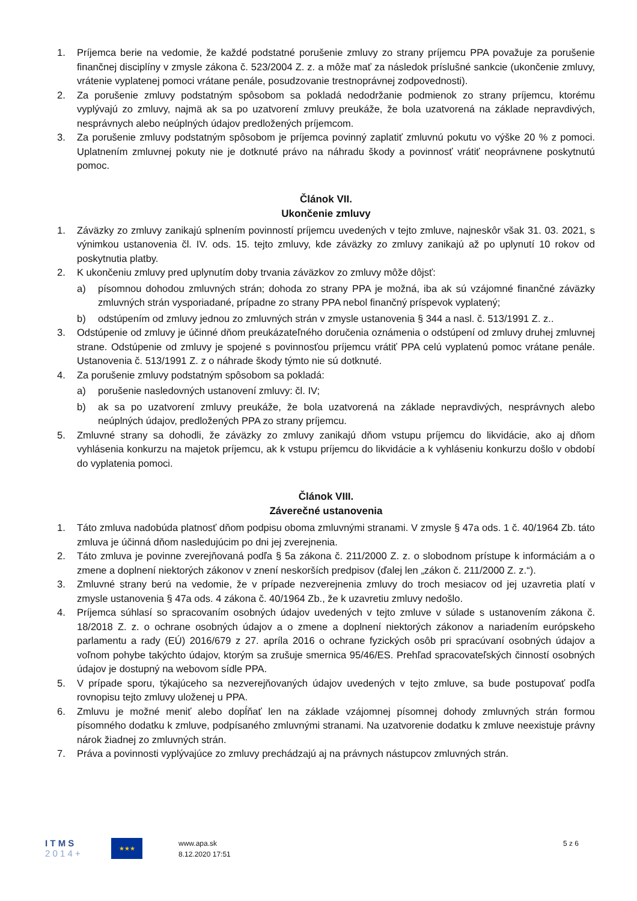1. Príjemca berie na vedomie, že každé podstatné porušenie zmluvy zo strany príjemcu PPA považuje za porušenie finančnej disciplíny v zmysle zákona č. 523/2004 Z. z. a môže mať za následok príslušné sankcie (ukončenie zmluvy, vrátenie vyplatenej pomoci vrátane penále, posudzovanie trestnoprávnej zodpovednosti).
2. Za porušenie zmluvy podstatným spôsobom sa pokladá nedodržanie podmienok zo strany príjemcu, ktorému vyplývajú zo zmluvy, najmä ak sa po uzatvorení zmluvy preukáže, že bola uzatvorená na základe nepravdivých, nesprávnych alebo neúplných údajov predložených príjemcom.
3. Za porušenie zmluvy podstatným spôsobom je príjemca povinný zaplatiť zmluvnú pokutu vo výške 20 % z pomoci. Uplatnením zmluvnej pokuty nie je dotknuté právo na náhradu škody a povinnosť vrátiť neoprávnene poskytnutú pomoc.
Článok VII.
Ukončenie zmluvy
1. Záväzky zo zmluvy zanikajú splnením povinností príjemcu uvedených v tejto zmluve, najneskôr však 31. 03. 2021, s výnimkou ustanovenia čl. IV. ods. 15. tejto zmluvy, kde záväzky zo zmluvy zanikajú až po uplynutí 10 rokov od poskytnutia platby.
2. K ukončeniu zmluvy pred uplynutím doby trvania záväzkov zo zmluvy môže dôjsť:
a) písomnou dohodou zmluvných strán; dohoda zo strany PPA je možná, iba ak sú vzájomné finančné záväzky zmluvných strán vysporiadané, prípadne zo strany PPA nebol finančný príspevok vyplatený;
b) odstúpením od zmluvy jednou zo zmluvných strán v zmysle ustanovenia § 344 a nasl. č. 513/1991 Z. z..
3. Odstúpenie od zmluvy je účinné dňom preukázateľného doručenia oznámenia o odstúpení od zmluvy druhej zmluvnej strane. Odstúpenie od zmluvy je spojené s povinnosťou príjemcu vrátiť PPA celú vyplatenú pomoc vrátane penále. Ustanovenia č. 513/1991 Z. z o náhrade škody týmto nie sú dotknuté.
4. Za porušenie zmluvy podstatným spôsobom sa pokladá:
a) porušenie nasledovných ustanovení zmluvy: čl. IV;
b) ak sa po uzatvorení zmluvy preukáže, že bola uzatvorená na základe nepravdivých, nesprávnych alebo neúplných údajov, predložených PPA zo strany príjemcu.
5. Zmluvné strany sa dohodli, že záväzky zo zmluvy zanikajú dňom vstupu príjemcu do likvidácie, ako aj dňom vyhlásenia konkurzu na majetok príjemcu, ak k vstupu príjemcu do likvidácie a k vyhláseniu konkurzu došlo v období do vyplatenia pomoci.
Článok VIII.
Záverečné ustanovenia
1. Táto zmluva nadobúda platnosť dňom podpisu oboma zmluvnými stranami. V zmysle § 47a ods. 1 č. 40/1964 Zb. táto zmluva je účinná dňom nasledujúcim po dni jej zverejnenia.
2. Táto zmluva je povinne zverejňovaná podľa § 5a zákona č. 211/2000 Z. z. o slobodnom prístupe k informáciám a o zmene a doplnení niektorých zákonov v znení neskorších predpisov (ďalej len „zákon č. 211/2000 Z. z.“).
3. Zmluvné strany berú na vedomie, že v prípade nezverejnenia zmluvy do troch mesiacov od jej uzavretia platí v zmysle ustanovenia § 47a ods. 4 zákona č. 40/1964 Zb., že k uzavretiu zmluvy nedošlo.
4. Príjemca súhlasí so spracovaním osobných údajov uvedených v tejto zmluve v súlade s ustanovením zákona č. 18/2018 Z. z. o ochrane osobných údajov a o zmene a doplnení niektorých zákonov a nariadením európskeho parlamentu a rady (EÚ) 2016/679 z 27. apríla 2016 o ochrane fyzických osôb pri spracúvaní osobných údajov a voľnom pohybe takýchto údajov, ktorým sa zrušuje smernica 95/46/ES. Prehľad spracovateľských činností osobných údajov je dostupný na webovom sídle PPA.
5. V prípade sporu, týkajúceho sa nezverejňovaných údajov uvedených v tejto zmluve, sa bude postupovať podľa rovnopisu tejto zmluvy uloženej u PPA.
6. Zmluvu je možné meniť alebo dopĺňať len na základe vzájomnej písomnej dohody zmluvných strán formou písomného dodatku k zmluve, podpísaného zmluvnými stranami. Na uzatvorenie dodatku k zmluve neexistuje právny nárok žiadnej zo zmluvných strán.
7. Práva a povinnosti vyplývajúce zo zmluvy prechádzajú aj na právnych nástupcov zmluvných strán.
I T M S
2 0 1 4 +
★★★
www.apa.sk
8.12.2020 17:51
5 z 6